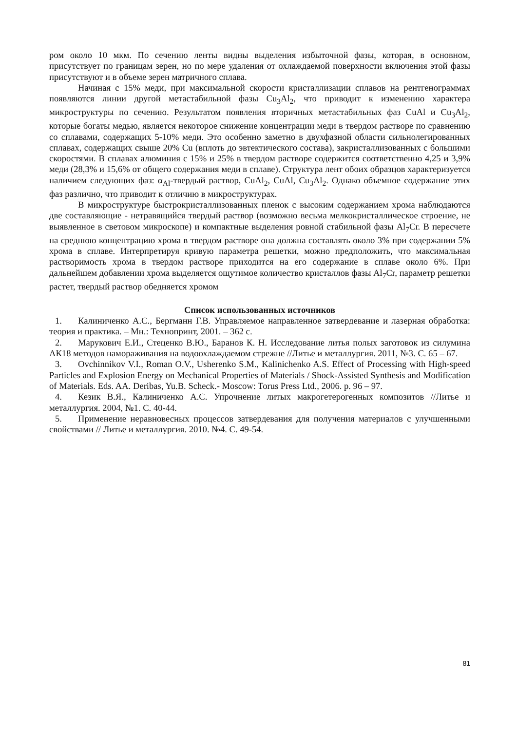ром около 10 мкм. По сечению ленты видны выделения избыточной фазы, которая, в основном, присутствует по границам зерен, но по мере удаления от охлаждаемой поверхности включения этой фазы присутствуют и в объеме зерен матричного сплава.
Начиная с 15% меди, при максимальной скорости кристаллизации сплавов на рентгенограммах появляются линии другой метастабильной фазы Cu<sub>3</sub>Al<sub>2</sub>, что приводит к изменению характера микроструктуры по сечению. Результатом появления вторичных метастабильных фаз CuAl и Cu<sub>3</sub>Al<sub>2</sub>, которые богаты медью, является некоторое снижение концентрации меди в твердом растворе по сравнению со сплавами, содержащих 5-10% меди. Это особенно заметно в двухфазной области сильнолегированных сплавах, содержащих свыше 20% Cu (вплоть до эвтектического состава), закристаллизованных с большими скоростями. В сплавах алюминия с 15% и 25% в твердом растворе содержится соответственно 4,25 и 3,9% меди (28,3% и 15,6% от общего содержания меди в сплаве). Структура лент обоих образцов характеризуется наличием следующих фаз: α<sub>Al</sub>-твердый раствор, CuAl<sub>2</sub>, CuAl, Cu<sub>3</sub>Al<sub>2</sub>. Однако объемное содержание этих фаз различно, что приводит к отличию в микроструктурах.
В микроструктуре быстрокристаллизованных пленок с высоким содержанием хрома наблюдаются две составляющие - нетравящийся твердый раствор (возможно весьма мелкокристаллическое строение, не выявленное в световом микроскопе) и компактные выделения ровной стабильной фазы Al<sub>7</sub>Cr. В пересчете на среднюю концентрацию хрома в твердом растворе она должна составлять около 3% при содержании 5% хрома в сплаве. Интерпретируя кривую параметра решетки, можно предположить, что максимальная растворимость хрома в твердом растворе приходится на его содержание в сплаве около 6%. При дальнейшем добавлении хрома выделяется ощутимое количество кристаллов фазы Al<sub>7</sub>Cr, параметр решетки растет, твердый раствор обедняется хромом
Список использованных источников
1. Калиниченко А.С., Бергманн Г.В. Управляемое направленное затвердевание и лазерная обработка: теория и практика. – Мн.: Технопринт, 2001. – 362 с.
2. Марукович Е.И., Стеценко В.Ю., Баранов К. Н. Исследование литья полых заготовок из силумина АК18 методов намораживания на водоохлаждаемом стрежне //Литье и металлургия. 2011, №3. С. 65 – 67.
3. Ovchinnikov V.I., Roman O.V., Usherenko S.M., Kalinichenko A.S. Effect of Processing with High-speed Particles and Explosion Energy on Mechanical Properties of Materials / Shock-Assisted Synthesis and Modification of Materials. Eds. AA. Deribas, Yu.B. Scheck.- Moscow: Torus Press Ltd., 2006. p. 96 – 97.
4. Кезик В.Я., Калиниченко А.С. Упрочнение литых макрогетерогенных композитов //Литье и металлургия. 2004, №1. С. 40-44.
5. Применение неравновесных процессов затвердевания для получения материалов с улучшенными свойствами // Литье и металлургия. 2010. №4. С. 49-54.
81